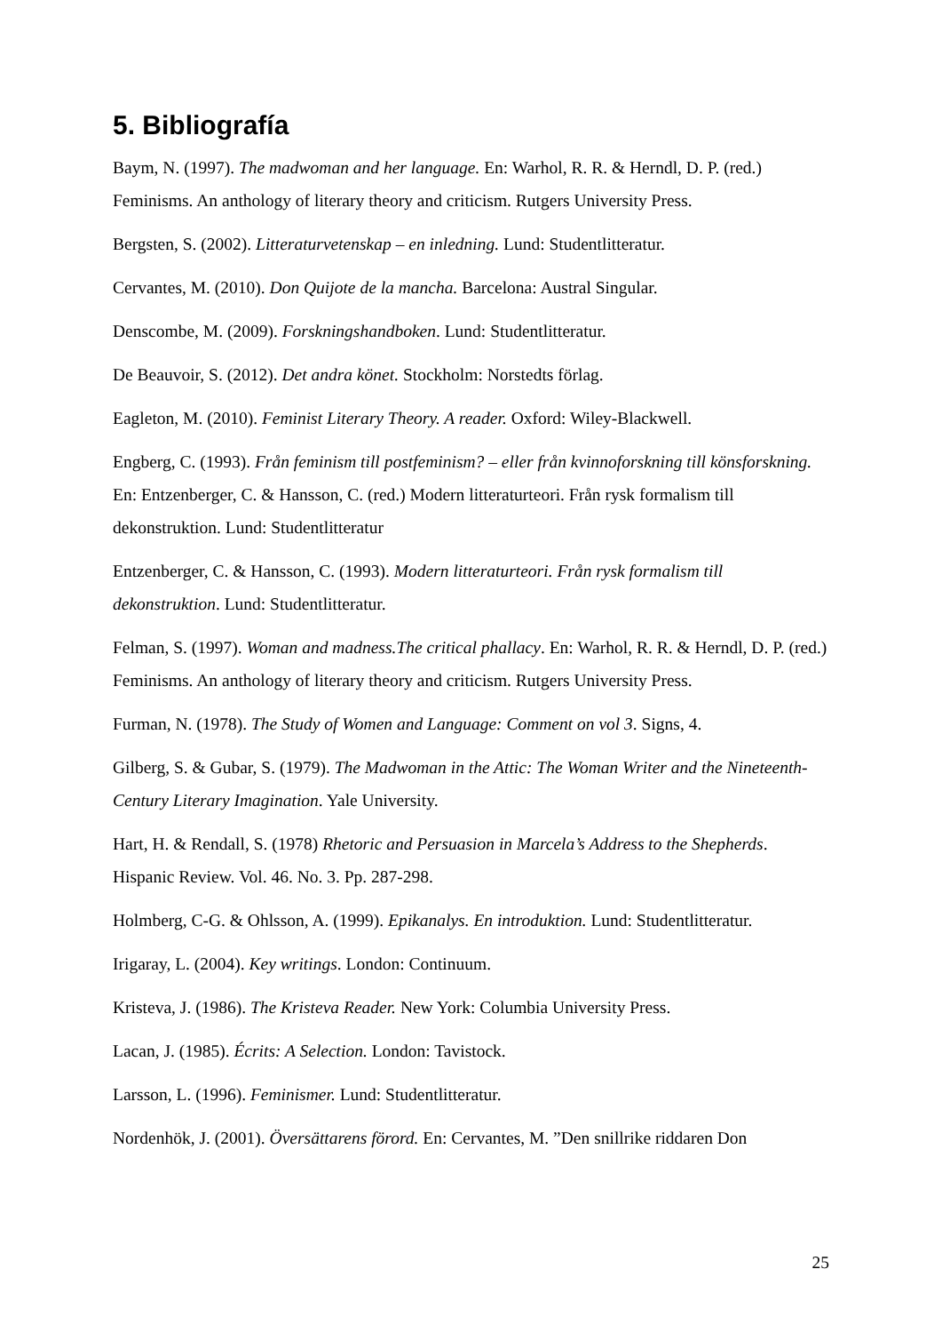5. Bibliografía
Baym, N. (1997). The madwoman and her language. En: Warhol, R. R. & Herndl, D. P. (red.) Feminisms. An anthology of literary theory and criticism. Rutgers University Press.
Bergsten, S. (2002). Litteraturvetenskap – en inledning. Lund: Studentlitteratur.
Cervantes, M. (2010). Don Quijote de la mancha. Barcelona: Austral Singular.
Denscombe, M. (2009). Forskningshandboken. Lund: Studentlitteratur.
De Beauvoir, S. (2012). Det andra könet. Stockholm: Norstedts förlag.
Eagleton, M. (2010). Feminist Literary Theory. A reader. Oxford: Wiley-Blackwell.
Engberg, C. (1993). Från feminism till postfeminism? – eller från kvinnoforskning till könsforskning. En: Entzenberger, C. & Hansson, C. (red.) Modern litteraturteori. Från rysk formalism till dekonstruktion. Lund: Studentlitteratur
Entzenberger, C. & Hansson, C. (1993). Modern litteraturteori. Från rysk formalism till dekonstruktion. Lund: Studentlitteratur.
Felman, S. (1997). Woman and madness.The critical phallacy. En: Warhol, R. R. & Herndl, D. P. (red.) Feminisms. An anthology of literary theory and criticism. Rutgers University Press.
Furman, N. (1978). The Study of Women and Language: Comment on vol 3. Signs, 4.
Gilberg, S. & Gubar, S. (1979). The Madwoman in the Attic: The Woman Writer and the Nineteenth-Century Literary Imagination. Yale University.
Hart, H. & Rendall, S. (1978) Rhetoric and Persuasion in Marcela’s Address to the Shepherds. Hispanic Review. Vol. 46. No. 3. Pp. 287-298.
Holmberg, C-G. & Ohlsson, A. (1999). Epikanalys. En introduktion. Lund: Studentlitteratur.
Irigaray, L. (2004). Key writings. London: Continuum.
Kristeva, J. (1986). The Kristeva Reader. New York: Columbia University Press.
Lacan, J. (1985). Écrits: A Selection. London: Tavistock.
Larsson, L. (1996). Feminismer. Lund: Studentlitteratur.
Nordenhök, J. (2001). Översättarens förord. En: Cervantes, M. ”Den snillrike riddaren Don
25